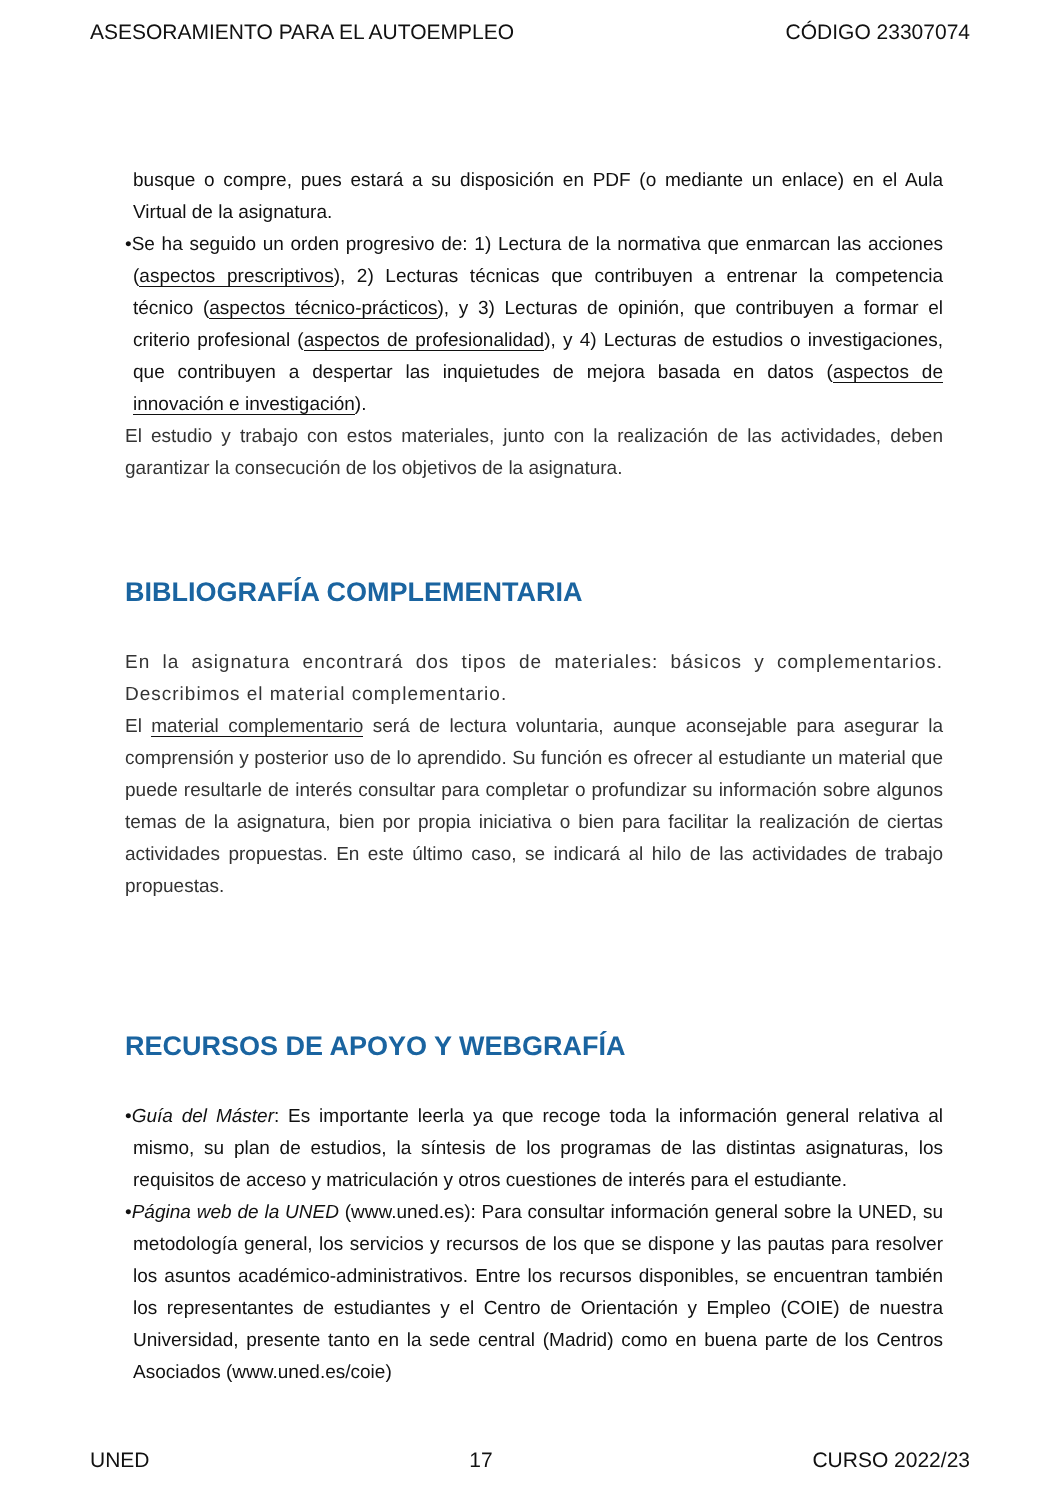ASESORAMIENTO PARA EL AUTOEMPLEO CÓDIGO 23307074
busque o compre, pues estará a su disposición en PDF (o mediante un enlace) en el Aula Virtual de la asignatura.
•Se ha seguido un orden progresivo de: 1) Lectura de la normativa que enmarcan las acciones (aspectos prescriptivos), 2) Lecturas técnicas que contribuyen a entrenar la competencia técnico (aspectos técnico-prácticos), y 3) Lecturas de opinión, que contribuyen a formar el criterio profesional (aspectos de profesionalidad), y 4) Lecturas de estudios o investigaciones, que contribuyen a despertar las inquietudes de mejora basada en datos (aspectos de innovación e investigación).
El estudio y trabajo con estos materiales, junto con la realización de las actividades, deben garantizar la consecución de los objetivos de la asignatura.
BIBLIOGRAFÍA COMPLEMENTARIA
En la asignatura encontrará dos tipos de materiales: básicos y complementarios. Describimos el material complementario.
El material complementario será de lectura voluntaria, aunque aconsejable para asegurar la comprensión y posterior uso de lo aprendido. Su función es ofrecer al estudiante un material que puede resultarle de interés consultar para completar o profundizar su información sobre algunos temas de la asignatura, bien por propia iniciativa o bien para facilitar la realización de ciertas actividades propuestas. En este último caso, se indicará al hilo de las actividades de trabajo propuestas.
RECURSOS DE APOYO Y WEBGRAFÍA
•Guía del Máster: Es importante leerla ya que recoge toda la información general relativa al mismo, su plan de estudios, la síntesis de los programas de las distintas asignaturas, los requisitos de acceso y matriculación y otros cuestiones de interés para el estudiante.
•Página web de la UNED (www.uned.es): Para consultar información general sobre la UNED, su metodología general, los servicios y recursos de los que se dispone y las pautas para resolver los asuntos académico-administrativos. Entre los recursos disponibles, se encuentran también los representantes de estudiantes y el Centro de Orientación y Empleo (COIE) de nuestra Universidad, presente tanto en la sede central (Madrid) como en buena parte de los Centros Asociados (www.uned.es/coie)
UNED 17 CURSO 2022/23